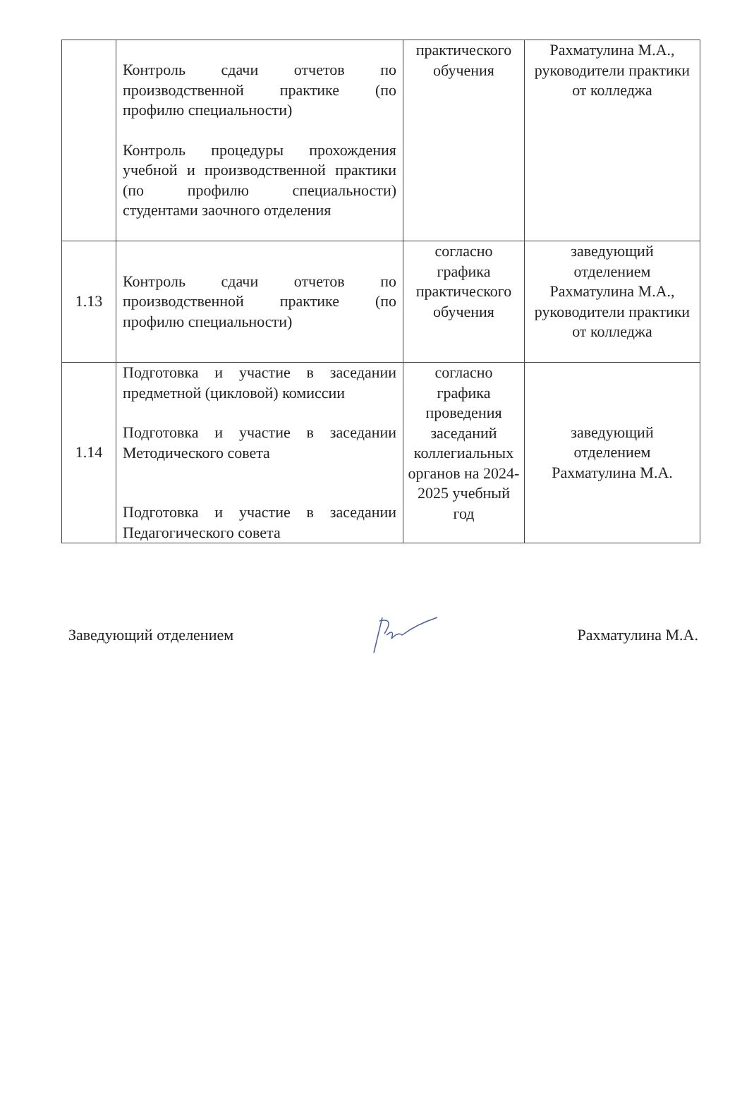| | Контроль сдачи отчетов по производственной практике (по профилю специальности) Контроль процедуры прохождения учебной и производственной практики (по профилю специальности) студентами заочного отделения | практического обучения | Рахматулина М.А., руководители практики от колледжа |
| 1.13 | Контроль сдачи отчетов по производственной практике (по профилю специальности) | согласно графика практического обучения | заведующий отделением Рахматулина М.А., руководители практики от колледжа |
| 1.14 | Подготовка и участие в заседании предметной (цикловой) комиссии Подготовка и участие в заседании Методического совета Подготовка и участие в заседании Педагогического совета | согласно графика проведения заседаний коллегиальных органов на 2024-2025 учебный год | заведующий отделением Рахматулина М.А. |
Заведующий отделением Рахматулина М.А.